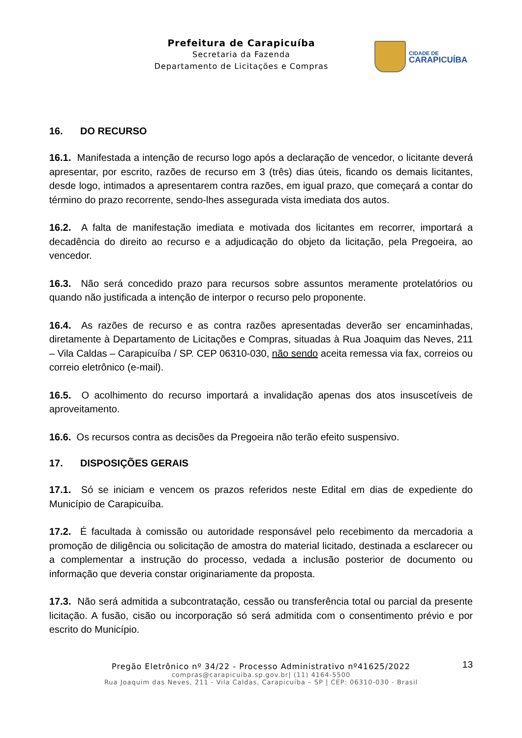Prefeitura de Carapicuíba
Secretaria da Fazenda
Departamento de Licitações e Compras
CIDADE DE
CARAPICUÍBA
16. DO RECURSO
16.1. Manifestada a intenção de recurso logo após a declaração de vencedor, o licitante deverá apresentar, por escrito, razões de recurso em 3 (três) dias úteis, ficando os demais licitantes, desde logo, intimados a apresentarem contra razões, em igual prazo, que começará a contar do término do prazo recorrente, sendo-lhes assegurada vista imediata dos autos.
16.2. A falta de manifestação imediata e motivada dos licitantes em recorrer, importará a decadência do direito ao recurso e a adjudicação do objeto da licitação, pela Pregoeira, ao vencedor.
16.3. Não será concedido prazo para recursos sobre assuntos meramente protelatórios ou quando não justificada a intenção de interpor o recurso pelo proponente.
16.4. As razões de recurso e as contra razões apresentadas deverão ser encaminhadas, diretamente à Departamento de Licitações e Compras, situadas à Rua Joaquim das Neves, 211 – Vila Caldas – Carapicuíba / SP. CEP 06310-030, não sendo aceita remessa via fax, correios ou correio eletrônico (e-mail).
16.5. O acolhimento do recurso importará a invalidação apenas dos atos insuscetíveis de aproveitamento.
16.6. Os recursos contra as decisões da Pregoeira não terão efeito suspensivo.
17. DISPOSIÇÕES GERAIS
17.1. Só se iniciam e vencem os prazos referidos neste Edital em dias de expediente do Município de Carapicuíba.
17.2. É facultada à comissão ou autoridade responsável pelo recebimento da mercadoria a promoção de diligência ou solicitação de amostra do material licitado, destinada a esclarecer ou a complementar a instrução do processo, vedada a inclusão posterior de documento ou informação que deveria constar originariamente da proposta.
17.3. Não será admitida a subcontratação, cessão ou transferência total ou parcial da presente licitação. A fusão, cisão ou incorporação só será admitida com o consentimento prévio e por escrito do Município.
13
Pregão Eletrônico nº 34/22 - Processo Administrativo nº41625/2022
compras@carapicuiba.sp.gov.br| (11) 4164-5500
Rua Joaquim das Neves, 211 - Vila Caldas, Carapicuíba – SP | CEP: 06310-030 - Brasil